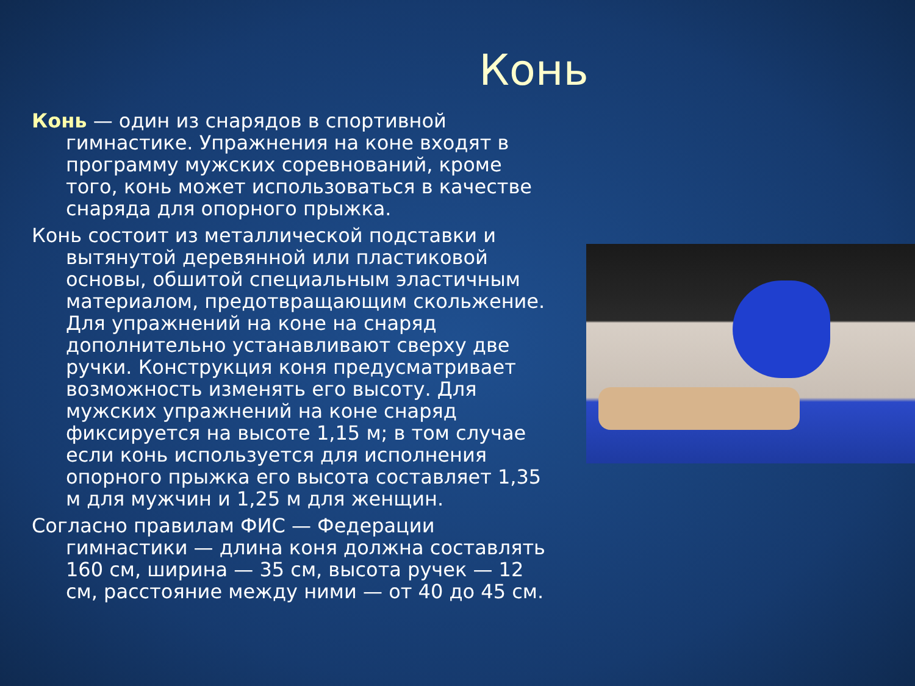Конь
Конь — один из снарядов в спортивной гимнастике. Упражнения на коне входят в программу мужских соревнований, кроме того, конь может использоваться в качестве снаряда для опорного прыжка.
Конь состоит из металлической подставки и вытянутой деревянной или пластиковой основы, обшитой специальным эластичным материалом, предотвращающим скольжение. Для упражнений на коне на снаряд дополнительно устанавливают сверху две ручки. Конструкция коня предусматривает возможность изменять его высоту. Для мужских упражнений на коне снаряд фиксируется на высоте 1,15 м; в том случае если конь используется для исполнения опорного прыжка его высота составляет 1,35 м для мужчин и 1,25 м для женщин.
Согласно правилам ФИС — Федерации гимнастики — длина коня должна составлять 160 см, ширина — 35 см, высота ручек — 12 см, расстояние между ними — от 40 до 45 см.